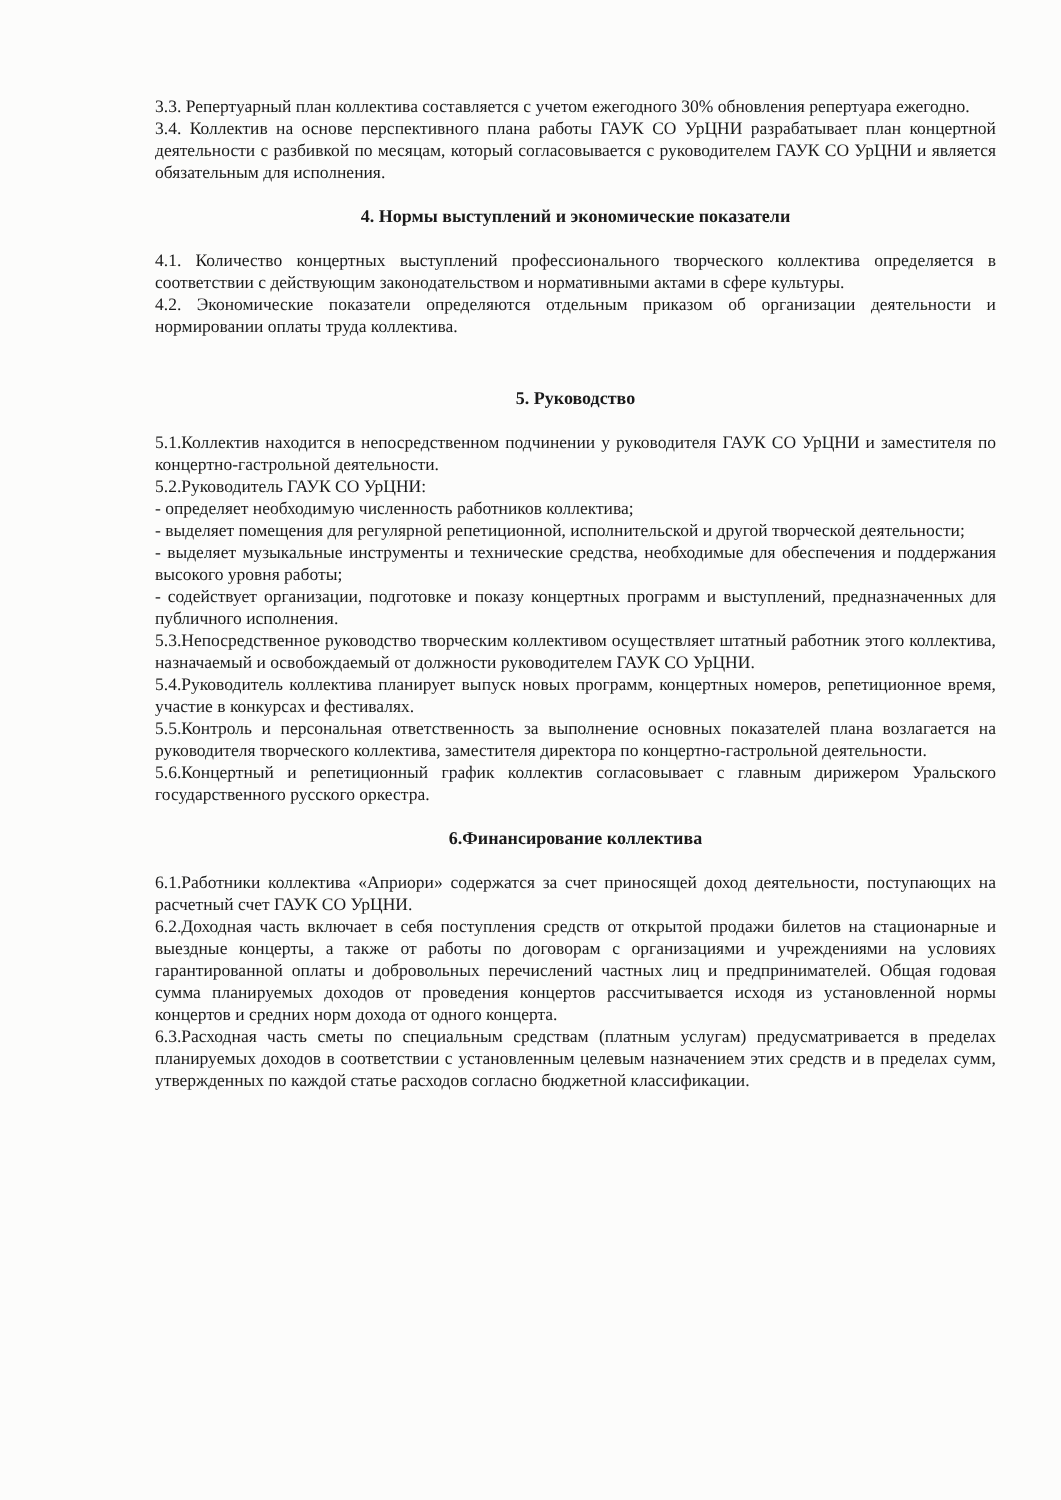3.3. Репертуарный план коллектива составляется с учетом ежегодного 30% обновления репертуара ежегодно.
3.4. Коллектив на основе перспективного плана работы ГАУК СО УрЦНИ разрабатывает план концертной деятельности с разбивкой по месяцам, который согласовывается с руководителем ГАУК СО УрЦНИ и является обязательным для исполнения.
4. Нормы выступлений и экономические показатели
4.1. Количество концертных выступлений профессионального творческого коллектива определяется в соответствии с действующим законодательством и нормативными актами в сфере культуры.
4.2. Экономические показатели определяются отдельным приказом об организации деятельности и нормировании оплаты труда коллектива.
5. Руководство
5.1.Коллектив находится в непосредственном подчинении у руководителя ГАУК СО УрЦНИ и заместителя по концертно-гастрольной деятельности.
5.2.Руководитель ГАУК СО УрЦНИ:
- определяет необходимую численность работников коллектива;
- выделяет помещения для регулярной репетиционной, исполнительской и другой творческой деятельности;
- выделяет музыкальные инструменты и технические средства, необходимые для обеспечения и поддержания высокого уровня работы;
- содействует организации, подготовке и показу концертных программ и выступлений, предназначенных для публичного исполнения.
5.3.Непосредственное руководство творческим коллективом осуществляет штатный работник этого коллектива, назначаемый и освобождаемый от должности руководителем ГАУК СО УрЦНИ.
5.4.Руководитель коллектива планирует выпуск новых программ, концертных номеров, репетиционное время, участие в конкурсах и фестивалях.
5.5.Контроль и персональная ответственность за выполнение основных показателей плана возлагается на руководителя творческого коллектива, заместителя директора по концертно-гастрольной деятельности.
5.6.Концертный и репетиционный график коллектив согласовывает с главным дирижером Уральского государственного русского оркестра.
6.Финансирование коллектива
6.1.Работники коллектива «Априори» содержатся за счет приносящей доход деятельности, поступающих на расчетный счет ГАУК СО УрЦНИ.
6.2.Доходная часть включает в себя поступления средств от открытой продажи билетов на стационарные и выездные концерты, а также от работы по договорам с организациями и учреждениями на условиях гарантированной оплаты и добровольных перечислений частных лиц и предпринимателей. Общая годовая сумма планируемых доходов от проведения концертов рассчитывается исходя из установленной нормы концертов и средних норм дохода от одного концерта.
6.3.Расходная часть сметы по специальным средствам (платным услугам) предусматривается в пределах планируемых доходов в соответствии с установленным целевым назначением этих средств и в пределах сумм, утвержденных по каждой статье расходов согласно бюджетной классификации.